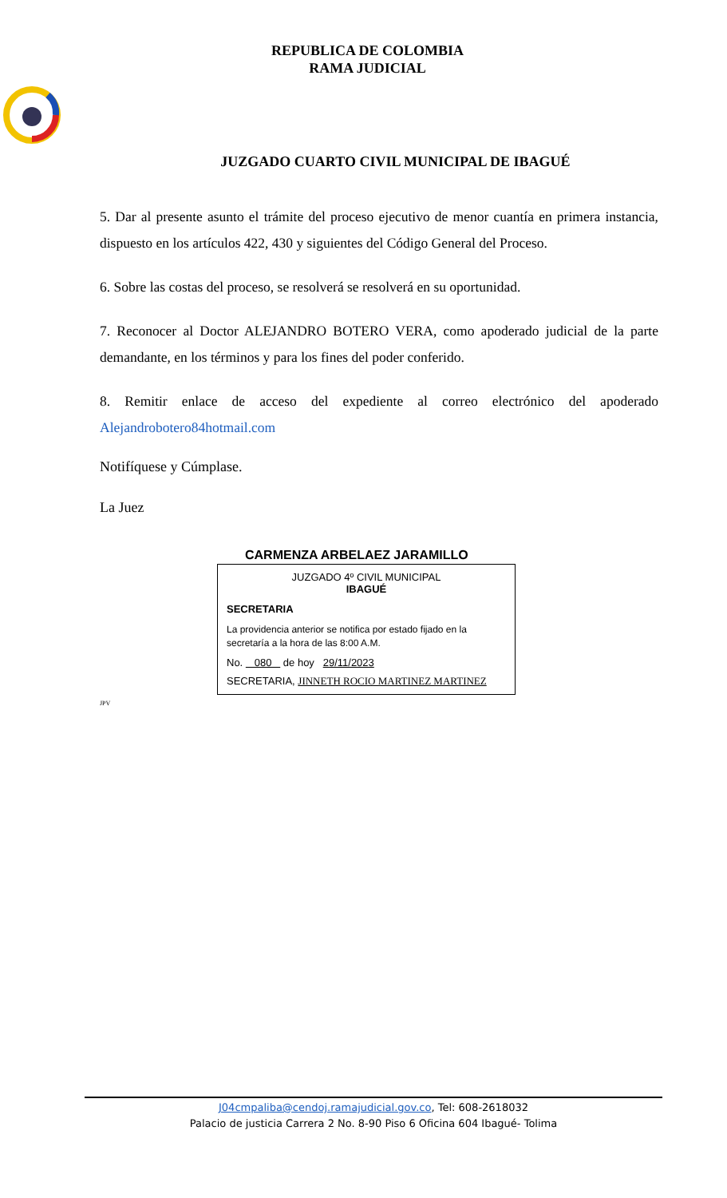REPUBLICA DE COLOMBIA
RAMA JUDICIAL
JUZGADO CUARTO CIVIL MUNICIPAL DE IBAGUÉ
5. Dar al presente asunto el trámite del proceso ejecutivo de menor cuantía en primera instancia, dispuesto en los artículos 422, 430 y siguientes del Código General del Proceso.
6. Sobre las costas del proceso, se resolverá se resolverá en su oportunidad.
7. Reconocer al Doctor ALEJANDRO BOTERO VERA, como apoderado judicial de la parte demandante, en los términos y para los fines del poder conferido.
8. Remitir enlace de acceso del expediente al correo electrónico del apoderado Alejandrobotero84hotmail.com
Notifíquese y Cúmplase.
La Juez
CARMENZA ARBELAEZ JARAMILLO
JUZGADO 4º CIVIL MUNICIPAL
IBAGUÉ
SECRETARIA
La providencia anterior se notifica por estado fijado en la secretaría a la hora de las 8:00 A.M.
No. 080 de hoy 29/11/2023
SECRETARIA, JINNETH ROCIO MARTINEZ MARTINEZ
JPV
J04cmpaliba@cendoj.ramajudicial.gov.co, Tel: 608-2618032
Palacio de justicia Carrera 2 No. 8-90 Piso 6 Oficina 604 Ibagué- Tolima